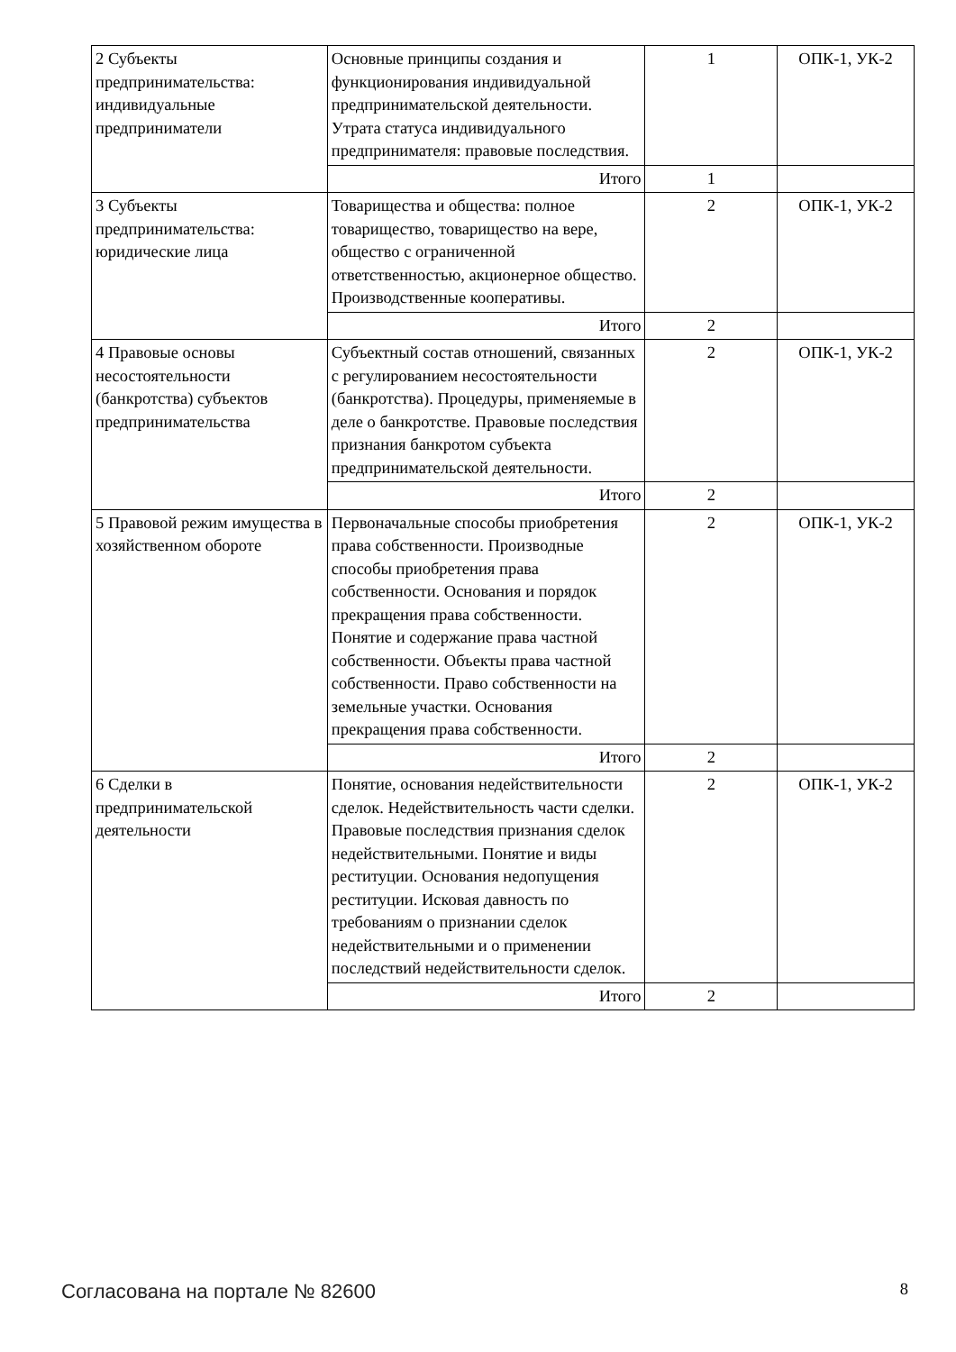| 2 Субъекты предпринимательства: индивидуальные предприниматели | Основные принципы создания и функционирования индивидуальной предпринимательской деятельности. Утрата статуса индивидуального предпринимателя: правовые последствия. | 1 | ОПК-1, УК-2 |
| | Итого | 1 | |
| 3 Субъекты предпринимательства: юридические лица | Товарищества и общества: полное товарищество, товарищество на вере, общество с ограниченной ответственностью, акционерное общество. Производственные кооперативы. | 2 | ОПК-1, УК-2 |
| | Итого | 2 | |
| 4 Правовые основы несостоятельности (банкротства) субъектов предпринимательства | Субъектный состав отношений, связанных с регулированием несостоятельности (банкротства). Процедуры, применяемые в деле о банкротстве. Правовые последствия признания банкротом субъекта предпринимательской деятельности. | 2 | ОПК-1, УК-2 |
| | Итого | 2 | |
| 5 Правовой режим имущества в хозяйственном обороте | Первоначальные способы приобретения права собственности. Производные способы приобретения права собственности. Основания и порядок прекращения права собственности. Понятие и содержание права частной собственности. Объекты права частной собственности. Право собственности на земельные участки. Основания прекращения права собственности. | 2 | ОПК-1, УК-2 |
| | Итого | 2 | |
| 6 Сделки в предпринимательской деятельности | Понятие, основания недействительности сделок. Недействительность части сделки. Правовые последствия признания сделок недействительными. Понятие и виды реституции. Основания недопущения реституции. Исковая давность по требованиям о признании сделок недействительными и о применении последствий недействительности сделок. | 2 | ОПК-1, УК-2 |
| | Итого | 2 | |
Согласована на портале № 82600 8